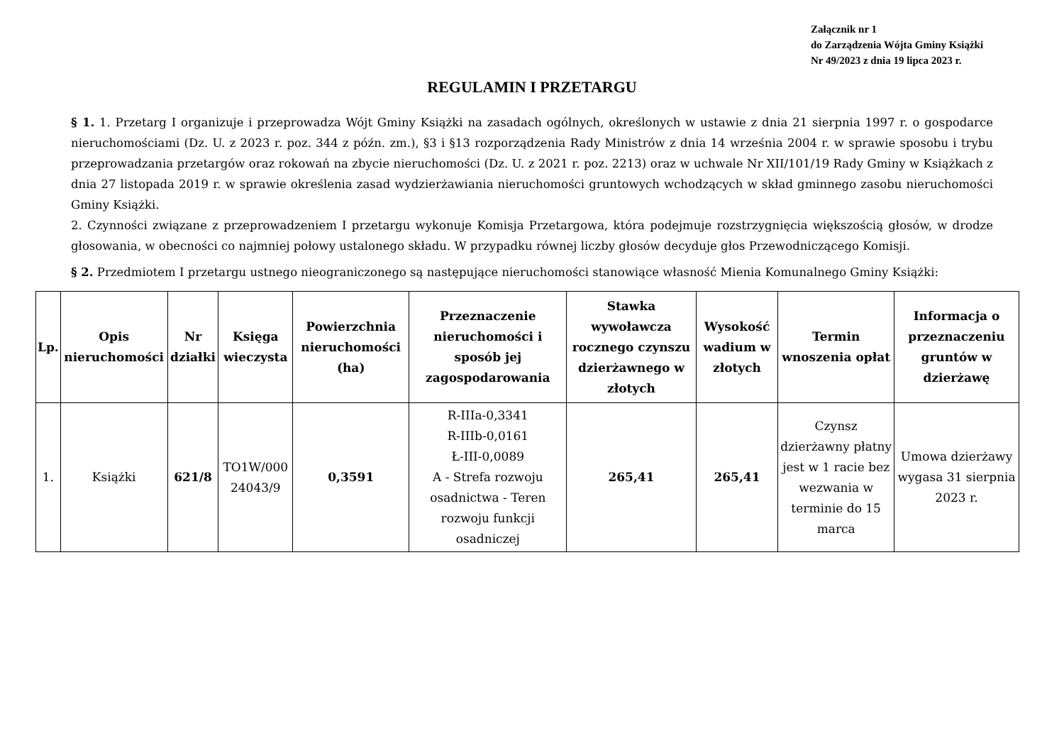Załącznik nr 1
do Zarządzenia Wójta Gminy Książki
Nr 49/2023 z dnia 19 lipca 2023 r.
REGULAMIN I PRZETARGU
§ 1. 1. Przetarg I organizuje i przeprowadza Wójt Gminy Książki na zasadach ogólnych, określonych w ustawie z dnia 21 sierpnia 1997 r. o gospodarce nieruchomościami (Dz. U. z 2023 r. poz. 344 z późn. zm.), §3 i §13 rozporządzenia Rady Ministrów z dnia 14 września 2004 r. w sprawie sposobu i trybu przeprowadzania przetargów oraz rokowań na zbycie nieruchomości (Dz. U. z 2021 r. poz. 2213) oraz w uchwale Nr XII/101/19 Rady Gminy w Książkach z dnia 27 listopada 2019 r. w sprawie określenia zasad wydzierżawiania nieruchomości gruntowych wchodzących w skład gminnego zasobu nieruchomości Gminy Książki.
2. Czynności związane z przeprowadzeniem I przetargu wykonuje Komisja Przetargowa, która podejmuje rozstrzygnięcia większością głosów, w drodze głosowania, w obecności co najmniej połowy ustalonego składu. W przypadku równej liczby głosów decyduje głos Przewodniczącego Komisji.
§ 2. Przedmiotem I przetargu ustnego nieograniczonego są następujące nieruchomości stanowiące własność Mienia Komunalnego Gminy Książki:
| Lp. | Opis nieruchomości | Nr działki | Księga wieczysta | Powierzchnia nieruchomości (ha) | Przeznaczenie nieruchomości i sposób jej zagospodarowania | Stawka wywoławcza rocznego czynszu dzierżawnego w złotych | Wysokość wadium w złotych | Termin wnoszenia opłat | Informacja o przeznaczeniu gruntów w dzierżawę |
| --- | --- | --- | --- | --- | --- | --- | --- | --- | --- |
| 1. | Książki | 621/8 | TO1W/000 24043/9 | 0,3591 | R-IIIa-0,3341 R-IIIb-0,0161 Ł-III-0,0089 A - Strefa rozwoju osadnictwa - Teren rozwoju funkcji osadniczej | 265,41 | 265,41 | Czynsz dzierżawny płatny jest w 1 racie bez wezwania w terminie do 15 marca | Umowa dzierżawy wygasa 31 sierpnia 2023 r. |